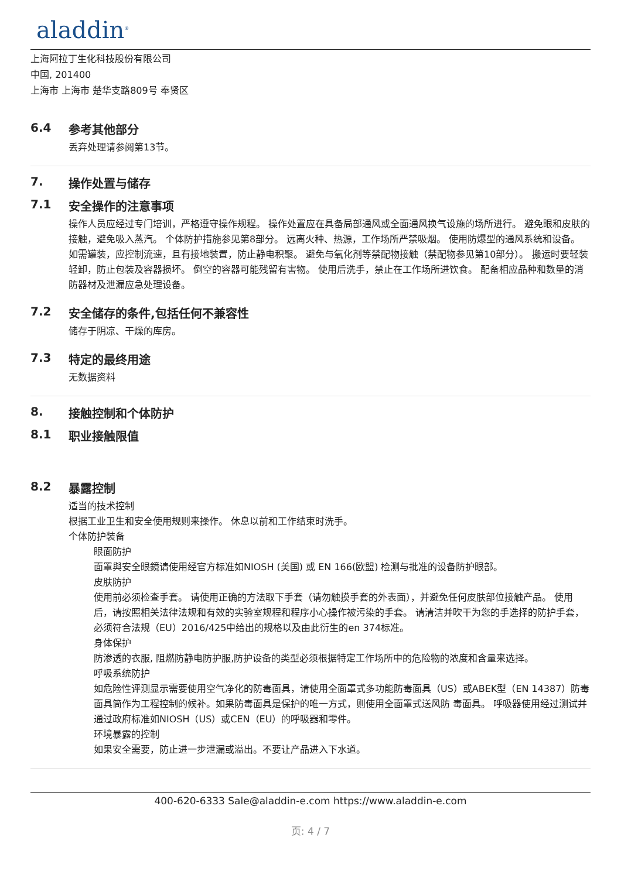aladdin<sup>®</sup>
上海阿拉丁生化科技股份有限公司
中国, 201400
上海市 上海市 楚华支路809号 奉贤区
6.4 参考其他部分
丢弃处理请参阅第13节。
7. 操作处置与储存
7.1 安全操作的注意事项
操作人员应经过专门培训，严格遵守操作规程。 操作处置应在具备局部通风或全面通风换气设施的场所进行。 避免眼和皮肤的接触，避免吸入蒸汽。 个体防护措施参见第8部分。 远离火种、热源，工作场所严禁吸烟。 使用防爆型的通风系统和设备。 如需罐装，应控制流速，且有接地装置，防止静电积聚。 避免与氧化剂等禁配物接触（禁配物参见第10部分）。 搬运时要轻装轻卸，防止包装及容器损坏。 倒空的容器可能残留有害物。 使用后洗手，禁止在工作场所进饮食。 配备相应品种和数量的消防器材及泄漏应急处理设备。
7.2 安全储存的条件,包括任何不兼容性
储存于阴凉、干燥的库房。
7.3 特定的最终用途
无数据资料
8. 接触控制和个体防护
8.1 职业接触限值
8.2 暴露控制
适当的技术控制
根据工业卫生和安全使用规则来操作。 休息以前和工作结束时洗手。
个体防护装备
眼面防护
面罩與安全眼鏡请使用经官方标准如NIOSH (美国) 或 EN 166(欧盟) 检测与批准的设备防护眼部。
皮肤防护
使用前必须检查手套。 请使用正确的方法取下手套（请勿触摸手套的外表面），并避免任何皮肤部位接触产品。 使用后，请按照相关法律法规和有效的实验室规程和程序小心操作被污染的手套。 请清洁并吹干为您的手选择的防护手套，必须符合法规（EU）2016/425中给出的规格以及由此衍生的en 374标准。
身体保护
防渗透的衣服, 阻燃防静电防护服,防护设备的类型必须根据特定工作场所中的危险物的浓度和含量来选择。
呼吸系统防护
如危险性评测显示需要使用空气净化的防毒面具，请使用全面罩式多功能防毒面具（US）或ABEK型（EN 14387）防毒面具筒作为工程控制的候补。如果防毒面具是保护的唯一方式，则使用全面罩式送风防 毒面具。 呼吸器使用经过测试并通过政府标准如NIOSH（US）或CEN（EU）的呼吸器和零件。
环境暴露的控制
如果安全需要，防止进一步泄漏或溢出。不要让产品进入下水道。
400-620-6333 Sale@aladdin-e.com https://www.aladdin-e.com
页: 4 / 7